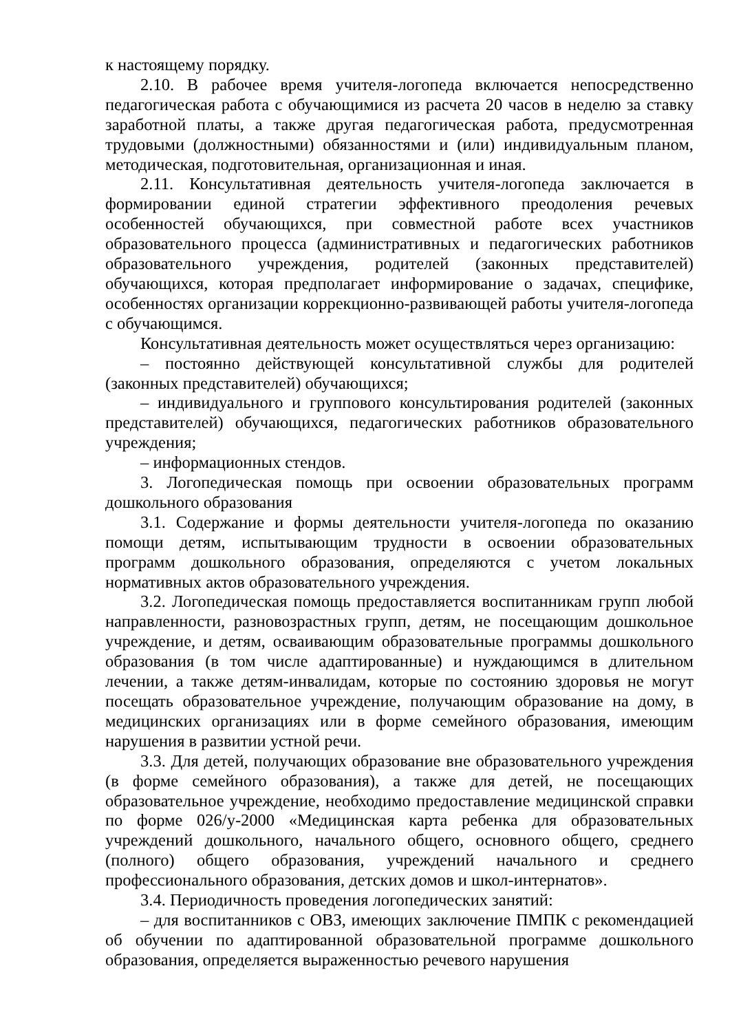к настоящему порядку.
2.10. В рабочее время учителя-логопеда включается непосредственно педагогическая работа с обучающимися из расчета 20 часов в неделю за ставку заработной платы, а также другая педагогическая работа, предусмотренная трудовыми (должностными) обязанностями и (или) индивидуальным планом, методическая, подготовительная, организационная и иная.
2.11. Консультативная деятельность учителя-логопеда заключается в формировании единой стратегии эффективного преодоления речевых особенностей обучающихся, при совместной работе всех участников образовательного процесса (административных и педагогических работников образовательного учреждения, родителей (законных представителей) обучающихся, которая предполагает информирование о задачах, специфике, особенностях организации коррекционно-развивающей работы учителя-логопеда с обучающимся.
Консультативная деятельность может осуществляться через организацию:
– постоянно действующей консультативной службы для родителей (законных представителей) обучающихся;
– индивидуального и группового консультирования родителей (законных представителей) обучающихся, педагогических работников образовательного учреждения;
– информационных стендов.
3. Логопедическая помощь при освоении образовательных программ дошкольного образования
3.1. Содержание и формы деятельности учителя-логопеда по оказанию помощи детям, испытывающим трудности в освоении образовательных программ дошкольного образования, определяются с учетом локальных нормативных актов образовательного учреждения.
3.2. Логопедическая помощь предоставляется воспитанникам групп любой направленности, разновозрастных групп, детям, не посещающим дошкольное учреждение, и детям, осваивающим образовательные программы дошкольного образования (в том числе адаптированные) и нуждающимся в длительном лечении, а также детям-инвалидам, которые по состоянию здоровья не могут посещать образовательное учреждение, получающим образование на дому, в медицинских организациях или в форме семейного образования, имеющим нарушения в развитии устной речи.
3.3. Для детей, получающих образование вне образовательного учреждения (в форме семейного образования), а также для детей, не посещающих образовательное учреждение, необходимо предоставление медицинской справки по форме 026/у-2000 «Медицинская карта ребенка для образовательных учреждений дошкольного, начального общего, основного общего, среднего (полного) общего образования, учреждений начального и среднего профессионального образования, детских домов и школ-интернатов».
3.4. Периодичность проведения логопедических занятий:
– для воспитанников с ОВЗ, имеющих заключение ПМПК с рекомендацией об обучении по адаптированной образовательной программе дошкольного образования, определяется выраженностью речевого нарушения